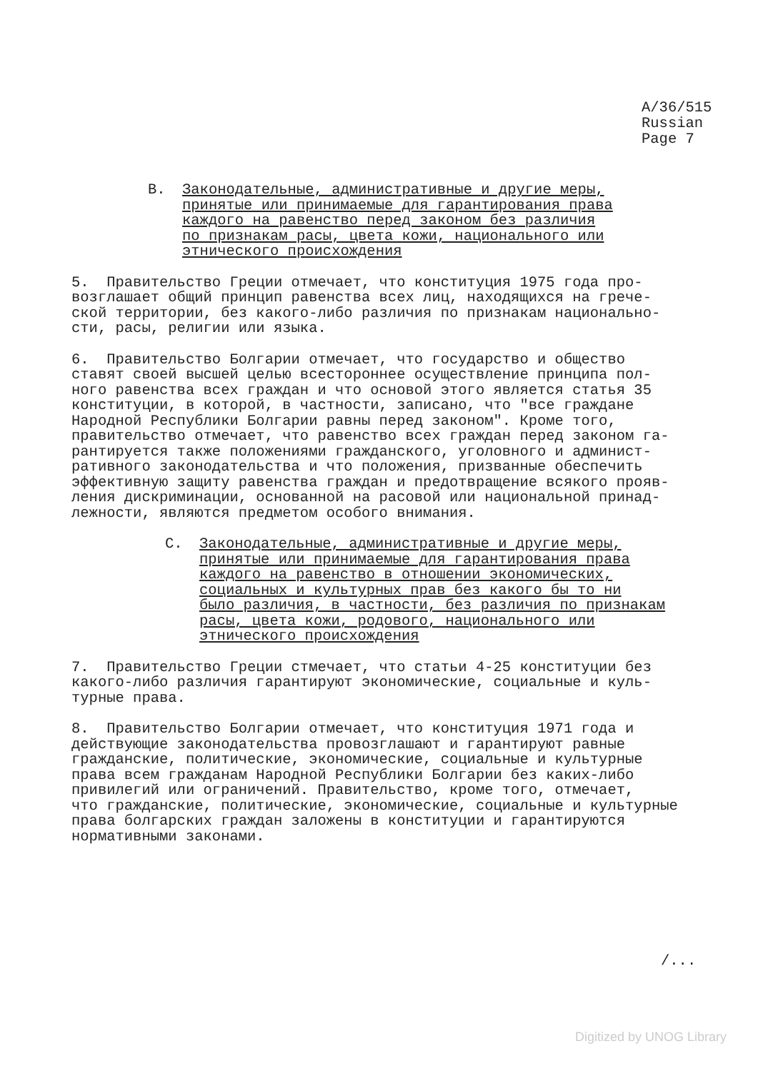A/36/515
Russian
Page 7
B. Законодательные, административные и другие меры,
принятые или принимаемые для гарантирования права
каждого на равенство перед законом без различия
по признакам расы, цвета кожи, национального или
этнического происхождения
5. Правительство Греции отмечает, что конституция 1975 года про- возглашает общий принцип равенства всех лиц, находящихся на грече- ской территории, без какого-либо различия по признакам национально- сти, расы, религии или языка.
6. Правительство Болгарии отмечает, что государство и общество ставят своей высшей целью всестороннее осуществление принципа пол- ного равенства всех граждан и что основой этого является статья 35 конституции, в которой, в частности, записано, что "все граждане Народной Республики Болгарии равны перед законом". Кроме того, правительство отмечает, что равенство всех граждан перед законом га- рантируется также положениями гражданского, уголовного и админист- ративного законодательства и что положения, призванные обеспечить эффективную защиту равенства граждан и предотвращение всякого прояв- ления дискриминации, основанной на расовой или национальной принад- лежности, являются предметом особого внимания.
C. Законодательные, административные и другие меры,
принятые или принимаемые для гарантирования права
каждого на равенство в отношении экономических,
социальных и культурных прав без какого бы то ни
было различия, в частности, без различия по признакам
расы, цвета кожи, родового, национального или
этнического происхождения
7. Правительство Греции стмечает, что статьи 4-25 конституции без какого-либо различия гарантируют экономические, социальные и куль- турные права.
8. Правительство Болгарии отмечает, что конституция 1971 года и действующие законодательства провозглашают и гарантируют равные гражданские, политические, экономические, социальные и культурные права всем гражданам Народной Республики Болгарии без каких-либо привилегий или ограничений. Правительство, кроме того, отмечает, что гражданские, политические, экономические, социальные и культурные права болгарских граждан заложены в конституции и гарантируются нормативными законами.
/...
Digitized by UNOG Library